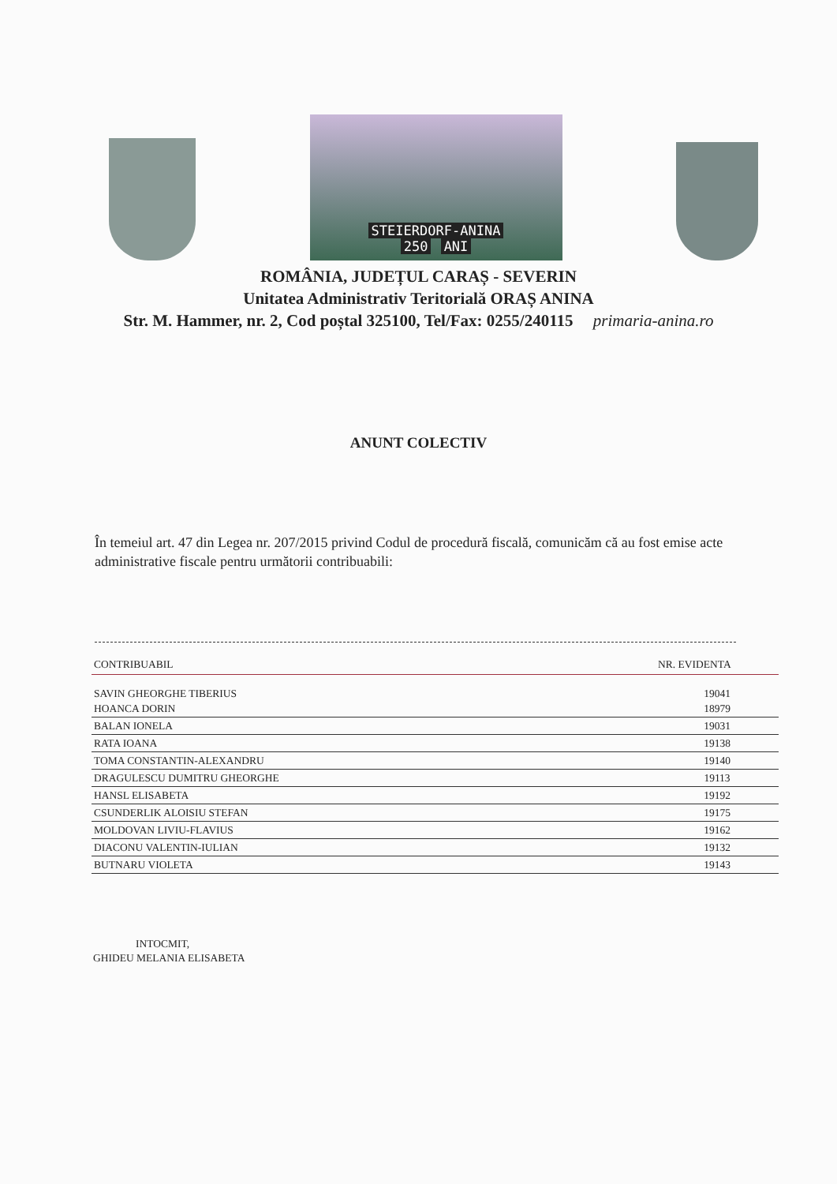STEIERDORF-ANINA
250 ANI
ROMÂNIA, JUDEȚUL CARAȘ - SEVERIN
Unitatea Administrativ Teritorială ORAȘ ANINA
Str. M. Hammer, nr. 2, Cod poștal 325100, Tel/Fax: 0255/240115 primaria-anina.ro
ANUNT COLECTIV
În temeiul art. 47 din Legea nr. 207/2015 privind Codul de procedură fiscală, comunicăm că au fost emise acte administrative fiscale pentru următorii contribuabili:
| CONTRIBUABIL | NR. EVIDENTA |
| --- | --- |
| SAVIN GHEORGHE TIBERIUS HOANCA DORIN | 19041 18979 |
| BALAN IONELA | 19031 |
| RATA IOANA | 19138 |
| TOMA CONSTANTIN-ALEXANDRU | 19140 |
| DRAGULESCU DUMITRU GHEORGHE | 19113 |
| HANSL ELISABETA | 19192 |
| CSUNDERLIK ALOISIU STEFAN | 19175 |
| MOLDOVAN LIVIU-FLAVIUS | 19162 |
| DIACONU VALENTIN-IULIAN | 19132 |
| BUTNARU VIOLETA | 19143 |
INTOCMIT,
GHIDEU MELANIA ELISABETA